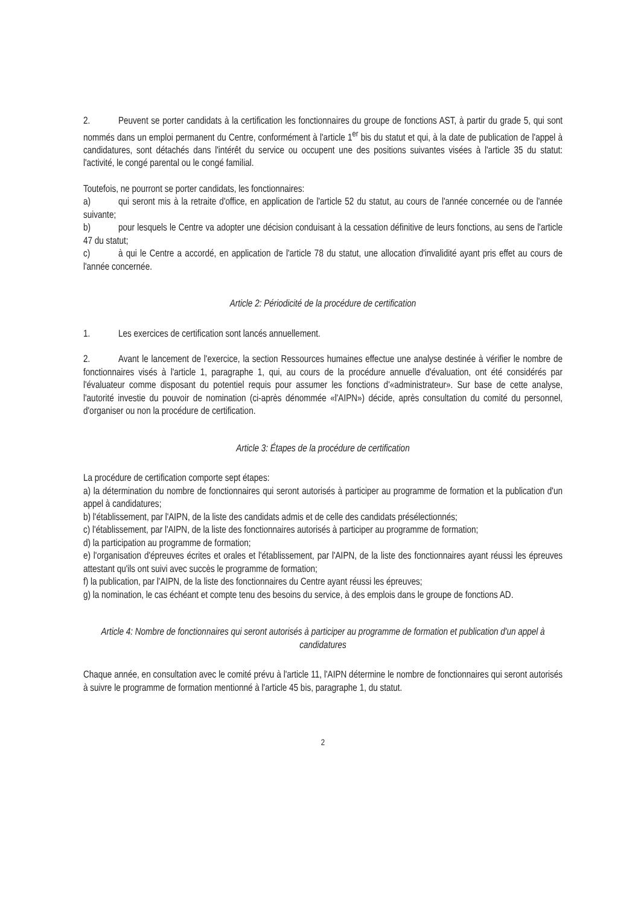2. Peuvent se porter candidats à la certification les fonctionnaires du groupe de fonctions AST, à partir du grade 5, qui sont nommés dans un emploi permanent du Centre, conformément à l'article 1<sup>er</sup> bis du statut et qui, à la date de publication de l'appel à candidatures, sont détachés dans l'intérêt du service ou occupent une des positions suivantes visées à l'article 35 du statut: l'activité, le congé parental ou le congé familial.
Toutefois, ne pourront se porter candidats, les fonctionnaires:
a) qui seront mis à la retraite d'office, en application de l'article 52 du statut, au cours de l'année concernée ou de l'année suivante;
b) pour lesquels le Centre va adopter une décision conduisant à la cessation définitive de leurs fonctions, au sens de l'article 47 du statut;
c) à qui le Centre a accordé, en application de l'article 78 du statut, une allocation d'invalidité ayant pris effet au cours de l'année concernée.
Article 2: Périodicité de la procédure de certification
1. Les exercices de certification sont lancés annuellement.
2. Avant le lancement de l'exercice, la section Ressources humaines effectue une analyse destinée à vérifier le nombre de fonctionnaires visés à l'article 1, paragraphe 1, qui, au cours de la procédure annuelle d'évaluation, ont été considérés par l'évaluateur comme disposant du potentiel requis pour assumer les fonctions d'«administrateur». Sur base de cette analyse, l'autorité investie du pouvoir de nomination (ci-après dénommée «l'AIPN») décide, après consultation du comité du personnel, d'organiser ou non la procédure de certification.
Article 3: Étapes de la procédure de certification
La procédure de certification comporte sept étapes:
a) la détermination du nombre de fonctionnaires qui seront autorisés à participer au programme de formation et la publication d'un appel à candidatures;
b) l'établissement, par l'AIPN, de la liste des candidats admis et de celle des candidats présélectionnés;
c) l'établissement, par l'AIPN, de la liste des fonctionnaires autorisés à participer au programme de formation;
d) la participation au programme de formation;
e) l'organisation d'épreuves écrites et orales et l'établissement, par l'AIPN, de la liste des fonctionnaires ayant réussi les épreuves attestant qu'ils ont suivi avec succès le programme de formation;
f) la publication, par l'AIPN, de la liste des fonctionnaires du Centre ayant réussi les épreuves;
g) la nomination, le cas échéant et compte tenu des besoins du service, à des emplois dans le groupe de fonctions AD.
Article 4: Nombre de fonctionnaires qui seront autorisés à participer au programme de formation et publication d'un appel à candidatures
Chaque année, en consultation avec le comité prévu à l'article 11, l'AIPN détermine le nombre de fonctionnaires qui seront autorisés à suivre le programme de formation mentionné à l'article 45 bis, paragraphe 1, du statut.
2